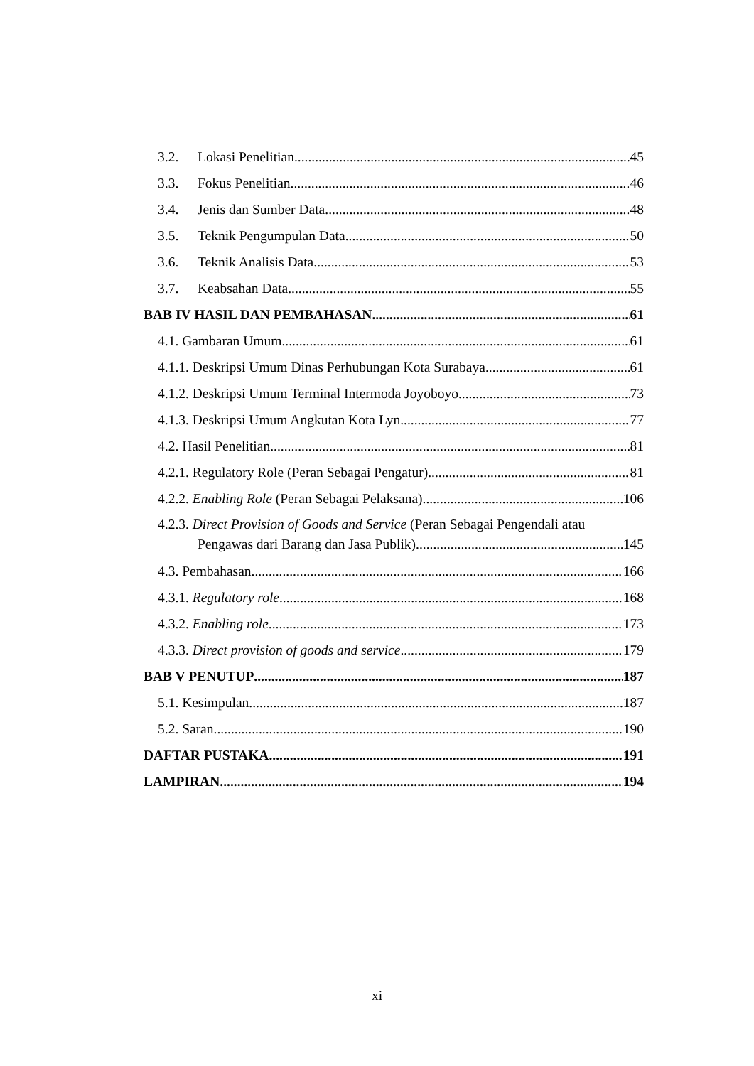3.2. Lokasi Penelitian 45
3.3. Fokus Penelitian 46
3.4. Jenis dan Sumber Data 48
3.5. Teknik Pengumpulan Data 50
3.6. Teknik Analisis Data 53
3.7. Keabsahan Data 55
BAB IV HASIL DAN PEMBAHASAN 61
4.1. Gambaran Umum 61
4.1.1. Deskripsi Umum Dinas Perhubungan Kota Surabaya 61
4.1.2. Deskripsi Umum Terminal Intermoda Joyoboyo 73
4.1.3. Deskripsi Umum Angkutan Kota Lyn 77
4.2. Hasil Penelitian 81
4.2.1. Regulatory Role (Peran Sebagai Pengatur) 81
4.2.2. Enabling Role (Peran Sebagai Pelaksana) 106
4.2.3. Direct Provision of Goods and Service (Peran Sebagai Pengendali atau
Pengawas dari Barang dan Jasa Publik) 145
4.3. Pembahasan 166
4.3.1. Regulatory role 168
4.3.2. Enabling role 173
4.3.3. Direct provision of goods and service 179
BAB V PENUTUP 187
5.1. Kesimpulan 187
5.2. Saran 190
DAFTAR PUSTAKA 191
LAMPIRAN 194
xi